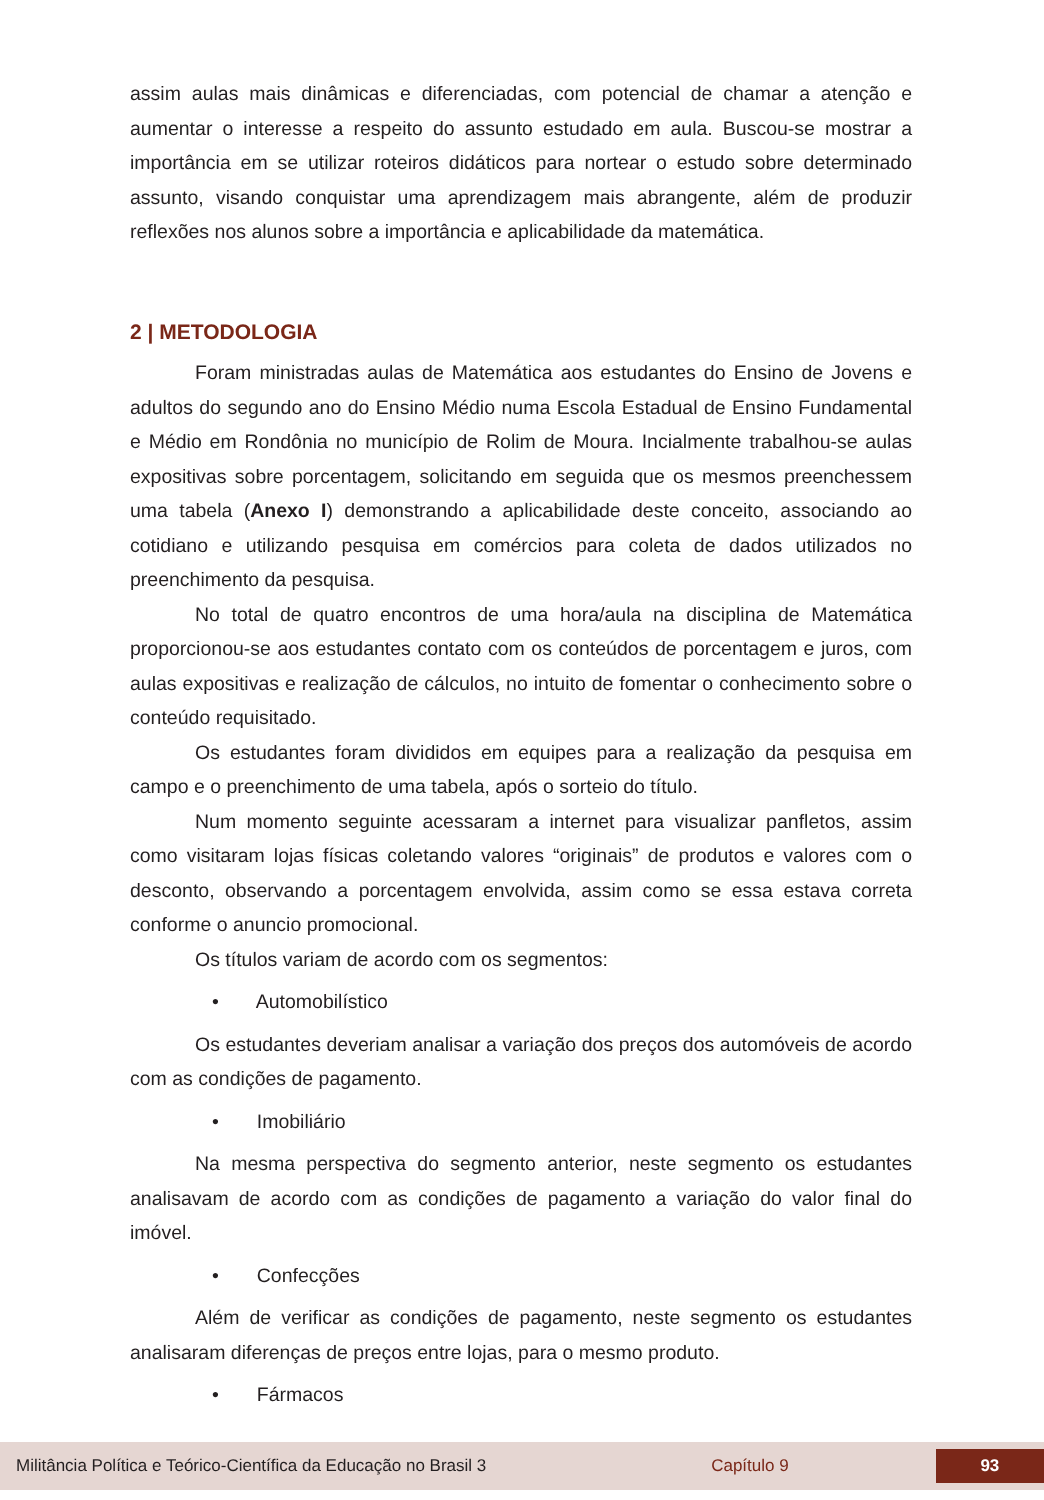assim aulas mais dinâmicas e diferenciadas, com potencial de chamar a atenção e aumentar o interesse a respeito do assunto estudado em aula. Buscou-se mostrar a importância em se utilizar roteiros didáticos para nortear o estudo sobre determinado assunto, visando conquistar uma aprendizagem mais abrangente, além de produzir reflexões nos alunos sobre a importância e aplicabilidade da matemática.
2 | METODOLOGIA
Foram ministradas aulas de Matemática aos estudantes do Ensino de Jovens e adultos do segundo ano do Ensino Médio numa Escola Estadual de Ensino Fundamental e Médio em Rondônia no município de Rolim de Moura. Incialmente trabalhou-se aulas expositivas sobre porcentagem, solicitando em seguida que os mesmos preenchessem uma tabela (Anexo I) demonstrando a aplicabilidade deste conceito, associando ao cotidiano e utilizando pesquisa em comércios para coleta de dados utilizados no preenchimento da pesquisa.
No total de quatro encontros de uma hora/aula na disciplina de Matemática proporcionou-se aos estudantes contato com os conteúdos de porcentagem e juros, com aulas expositivas e realização de cálculos, no intuito de fomentar o conhecimento sobre o conteúdo requisitado.
Os estudantes foram divididos em equipes para a realização da pesquisa em campo e o preenchimento de uma tabela, após o sorteio do título.
Num momento seguinte acessaram a internet para visualizar panfletos, assim como visitaram lojas físicas coletando valores “originais” de produtos e valores com o desconto, observando a porcentagem envolvida, assim como se essa estava correta conforme o anuncio promocional.
Os títulos variam de acordo com os segmentos:
• Automobilístico
Os estudantes deveriam analisar a variação dos preços dos automóveis de acordo com as condições de pagamento.
• Imobiliário
Na mesma perspectiva do segmento anterior, neste segmento os estudantes analisavam de acordo com as condições de pagamento a variação do valor final do imóvel.
• Confecções
Além de verificar as condições de pagamento, neste segmento os estudantes analisaram diferenças de preços entre lojas, para o mesmo produto.
• Fármacos
Militância Política e Teórico-Científica da Educação no Brasil 3 Capítulo 9 93